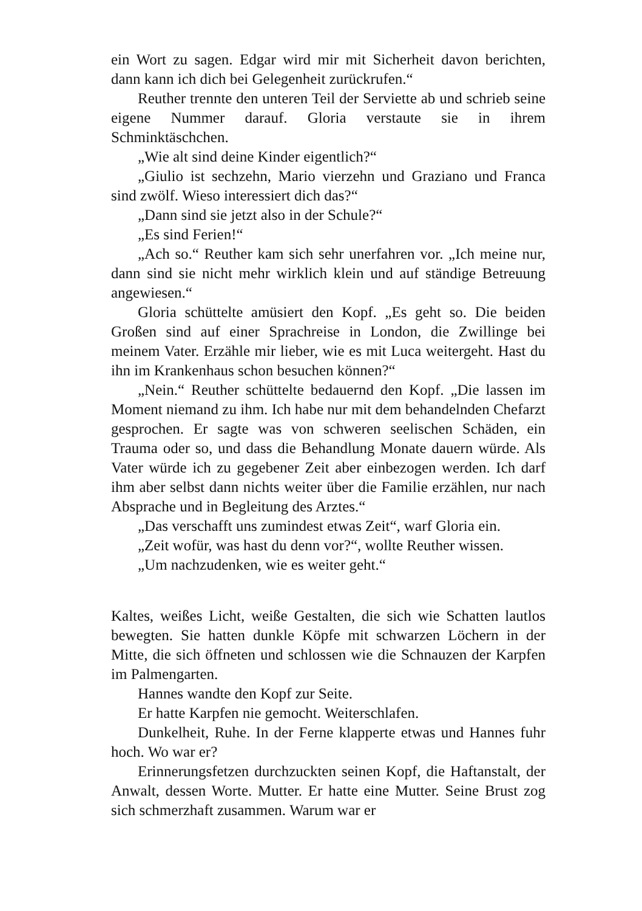ein Wort zu sagen. Edgar wird mir mit Sicherheit davon berichten, dann kann ich dich bei Gelegenheit zurückrufen.“
Reuther trennte den unteren Teil der Serviette ab und schrieb seine eigene Nummer darauf. Gloria verstaute sie in ihrem Schminktäschchen.
„Wie alt sind deine Kinder eigentlich?“
„Giulio ist sechzehn, Mario vierzehn und Graziano und Franca sind zwölf. Wieso interessiert dich das?“
„Dann sind sie jetzt also in der Schule?“
„Es sind Ferien!“
„Ach so.“ Reuther kam sich sehr unerfahren vor. „Ich meine nur, dann sind sie nicht mehr wirklich klein und auf ständige Betreuung angewiesen.“
Gloria schüttelte amüsiert den Kopf. „Es geht so. Die beiden Großen sind auf einer Sprachreise in London, die Zwillinge bei meinem Vater. Erzähle mir lieber, wie es mit Luca weitergeht. Hast du ihn im Krankenhaus schon besuchen können?“
„Nein.“ Reuther schüttelte bedauernd den Kopf. „Die lassen im Moment niemand zu ihm. Ich habe nur mit dem behandelnden Chefarzt gesprochen. Er sagte was von schweren seelischen Schäden, ein Trauma oder so, und dass die Behandlung Monate dauern würde. Als Vater würde ich zu gegebener Zeit aber einbezogen werden. Ich darf ihm aber selbst dann nichts weiter über die Familie erzählen, nur nach Absprache und in Begleitung des Arztes.“
„Das verschafft uns zumindest etwas Zeit“, warf Gloria ein.
„Zeit wofür, was hast du denn vor?“, wollte Reuther wissen.
„Um nachzudenken, wie es weiter geht.“
Kaltes, weißes Licht, weiße Gestalten, die sich wie Schatten lautlos bewegten. Sie hatten dunkle Köpfe mit schwarzen Löchern in der Mitte, die sich öffneten und schlossen wie die Schnauzen der Karpfen im Palmengarten.
Hannes wandte den Kopf zur Seite.
Er hatte Karpfen nie gemocht. Weiterschlafen.
Dunkelheit, Ruhe. In der Ferne klapperte etwas und Hannes fuhr hoch. Wo war er?
Erinnerungsfetzen durchzuckten seinen Kopf, die Haftanstalt, der Anwalt, dessen Worte. Mutter. Er hatte eine Mutter. Seine Brust zog sich schmerzhaft zusammen. Warum war er